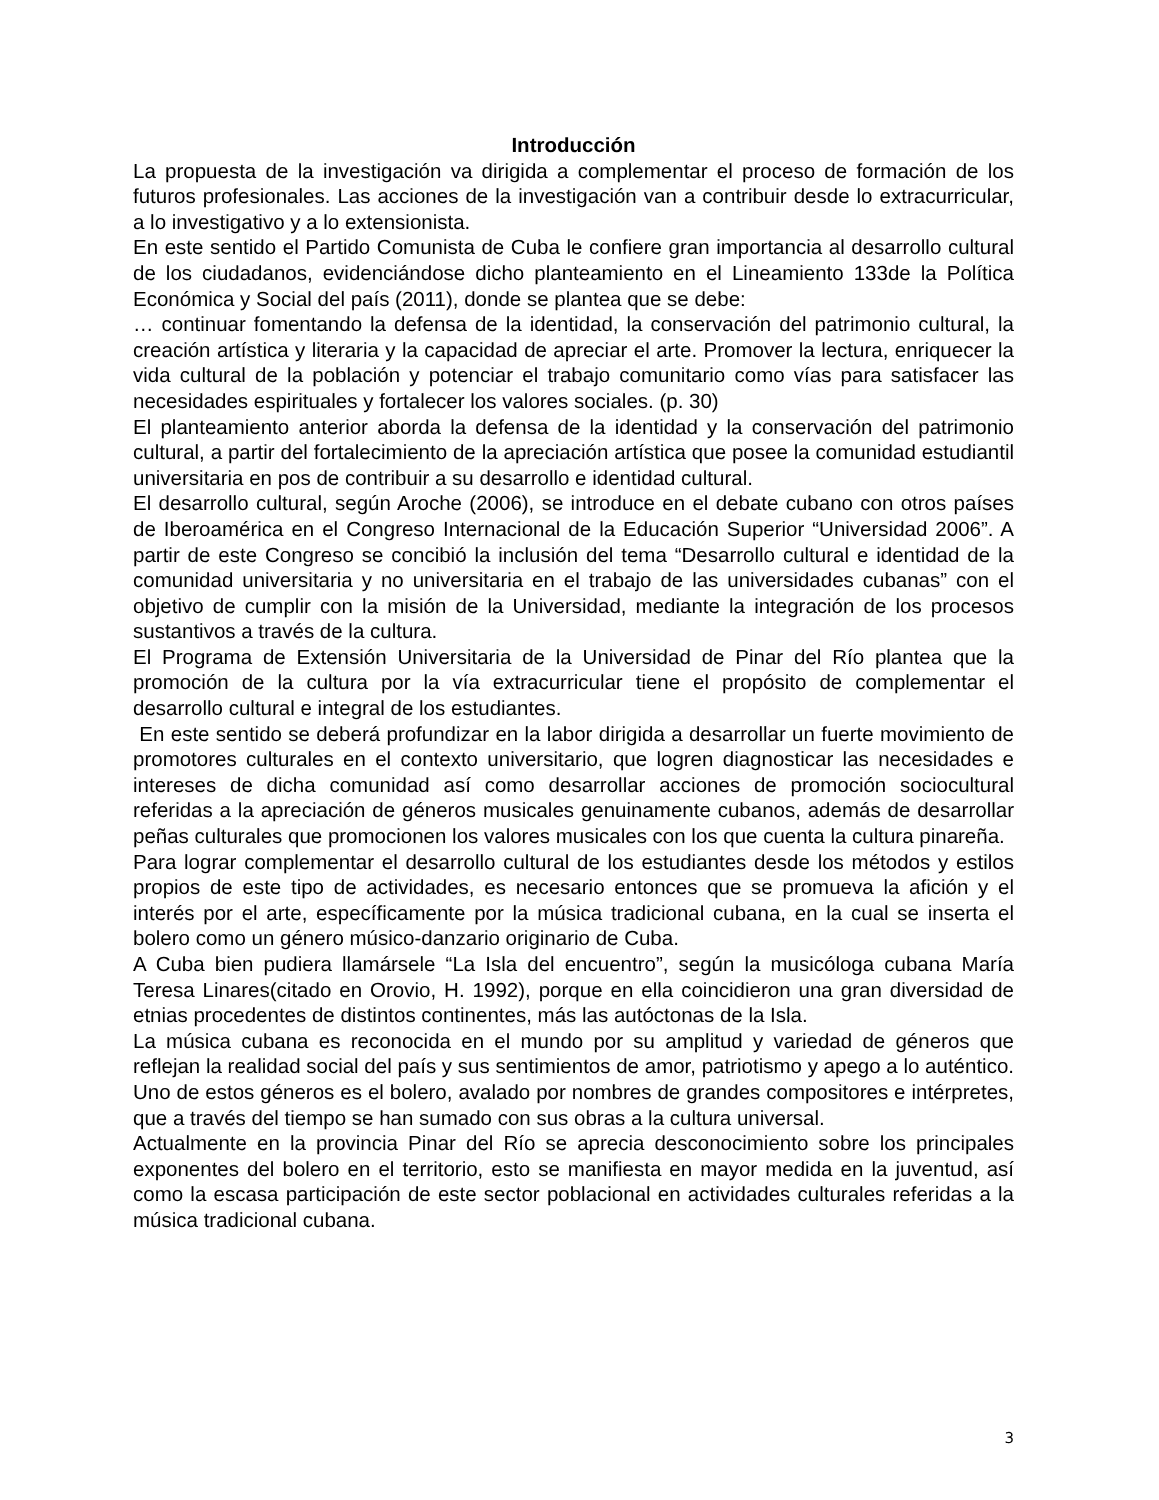Introducción
La propuesta de la investigación va dirigida a complementar el proceso de formación de los futuros profesionales. Las acciones de la investigación van a contribuir desde lo extracurricular, a lo investigativo y a lo extensionista.
En este sentido el Partido Comunista de Cuba le confiere gran importancia al desarrollo cultural de los ciudadanos, evidenciándose dicho planteamiento en el Lineamiento 133de la Política Económica y Social del país (2011), donde se plantea que se debe:
… continuar fomentando la defensa de la identidad, la conservación del patrimonio cultural, la creación artística y literaria y la capacidad de apreciar el arte. Promover la lectura, enriquecer la vida cultural de la población y potenciar el trabajo comunitario como vías para satisfacer las necesidades espirituales y fortalecer los valores sociales. (p. 30)
El planteamiento anterior aborda la defensa de la identidad y la conservación del patrimonio cultural, a partir del fortalecimiento de la apreciación artística que posee la comunidad estudiantil universitaria en pos de contribuir a su desarrollo e identidad cultural.
El desarrollo cultural, según Aroche (2006), se introduce en el debate cubano con otros países de Iberoamérica en el Congreso Internacional de la Educación Superior “Universidad 2006”. A partir de este Congreso se concibió la inclusión del tema “Desarrollo cultural e identidad de la comunidad universitaria y no universitaria en el trabajo de las universidades cubanas” con el objetivo de cumplir con la misión de la Universidad, mediante la integración de los procesos sustantivos a través de la cultura.
El Programa de Extensión Universitaria de la Universidad de Pinar del Río plantea que la promoción de la cultura por la vía extracurricular tiene el propósito de complementar el desarrollo cultural e integral de los estudiantes.
En este sentido se deberá profundizar en la labor dirigida a desarrollar un fuerte movimiento de promotores culturales en el contexto universitario, que logren diagnosticar las necesidades e intereses de dicha comunidad así como desarrollar acciones de promoción sociocultural referidas a la apreciación de géneros musicales genuinamente cubanos, además de desarrollar peñas culturales que promocionen los valores musicales con los que cuenta la cultura pinareña.
Para lograr complementar el desarrollo cultural de los estudiantes desde los métodos y estilos propios de este tipo de actividades, es necesario entonces que se promueva la afición y el interés por el arte, específicamente por la música tradicional cubana, en la cual se inserta el bolero como un género músico-danzario originario de Cuba.
A Cuba bien pudiera llamársele “La Isla del encuentro”, según la musicóloga cubana María Teresa Linares(citado en Orovio, H. 1992), porque en ella coincidieron una gran diversidad de etnias procedentes de distintos continentes, más las autóctonas de la Isla.
La música cubana es reconocida en el mundo por su amplitud y variedad de géneros que reflejan la realidad social del país y sus sentimientos de amor, patriotismo y apego a lo auténtico. Uno de estos géneros es el bolero, avalado por nombres de grandes compositores e intérpretes, que a través del tiempo se han sumado con sus obras a la cultura universal.
Actualmente en la provincia Pinar del Río se aprecia desconocimiento sobre los principales exponentes del bolero en el territorio, esto se manifiesta en mayor medida en la juventud, así como la escasa participación de este sector poblacional en actividades culturales referidas a la música tradicional cubana.
3